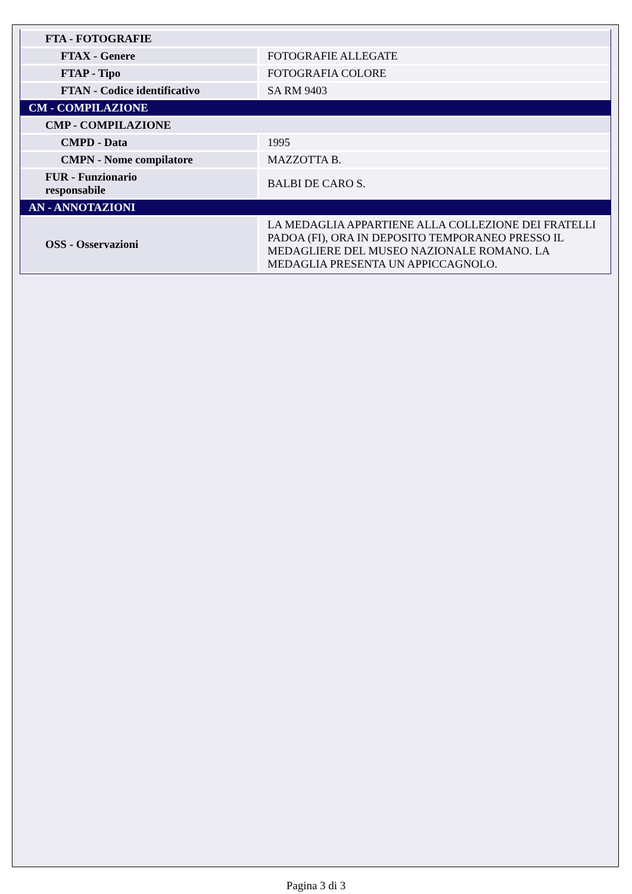| FTA - FOTOGRAFIE | |
| FTAX - Genere | FOTOGRAFIE ALLEGATE |
| FTAP - Tipo | FOTOGRAFIA COLORE |
| FTAN - Codice identificativo | SA RM 9403 |
| CM - COMPILAZIONE | |
| CMP - COMPILAZIONE | |
| CMPD - Data | 1995 |
| CMPN - Nome compilatore | MAZZOTTA B. |
| FUR - Funzionario responsabile | BALBI DE CARO S. |
| AN - ANNOTAZIONI | |
| OSS - Osservazioni | LA MEDAGLIA APPARTIENE ALLA COLLEZIONE DEI FRATELLI PADOA (FI), ORA IN DEPOSITO TEMPORANEO PRESSO IL MEDAGLIERE DEL MUSEO NAZIONALE ROMANO. LA MEDAGLIA PRESENTA UN APPICCAGNOLO. |
Pagina 3 di 3